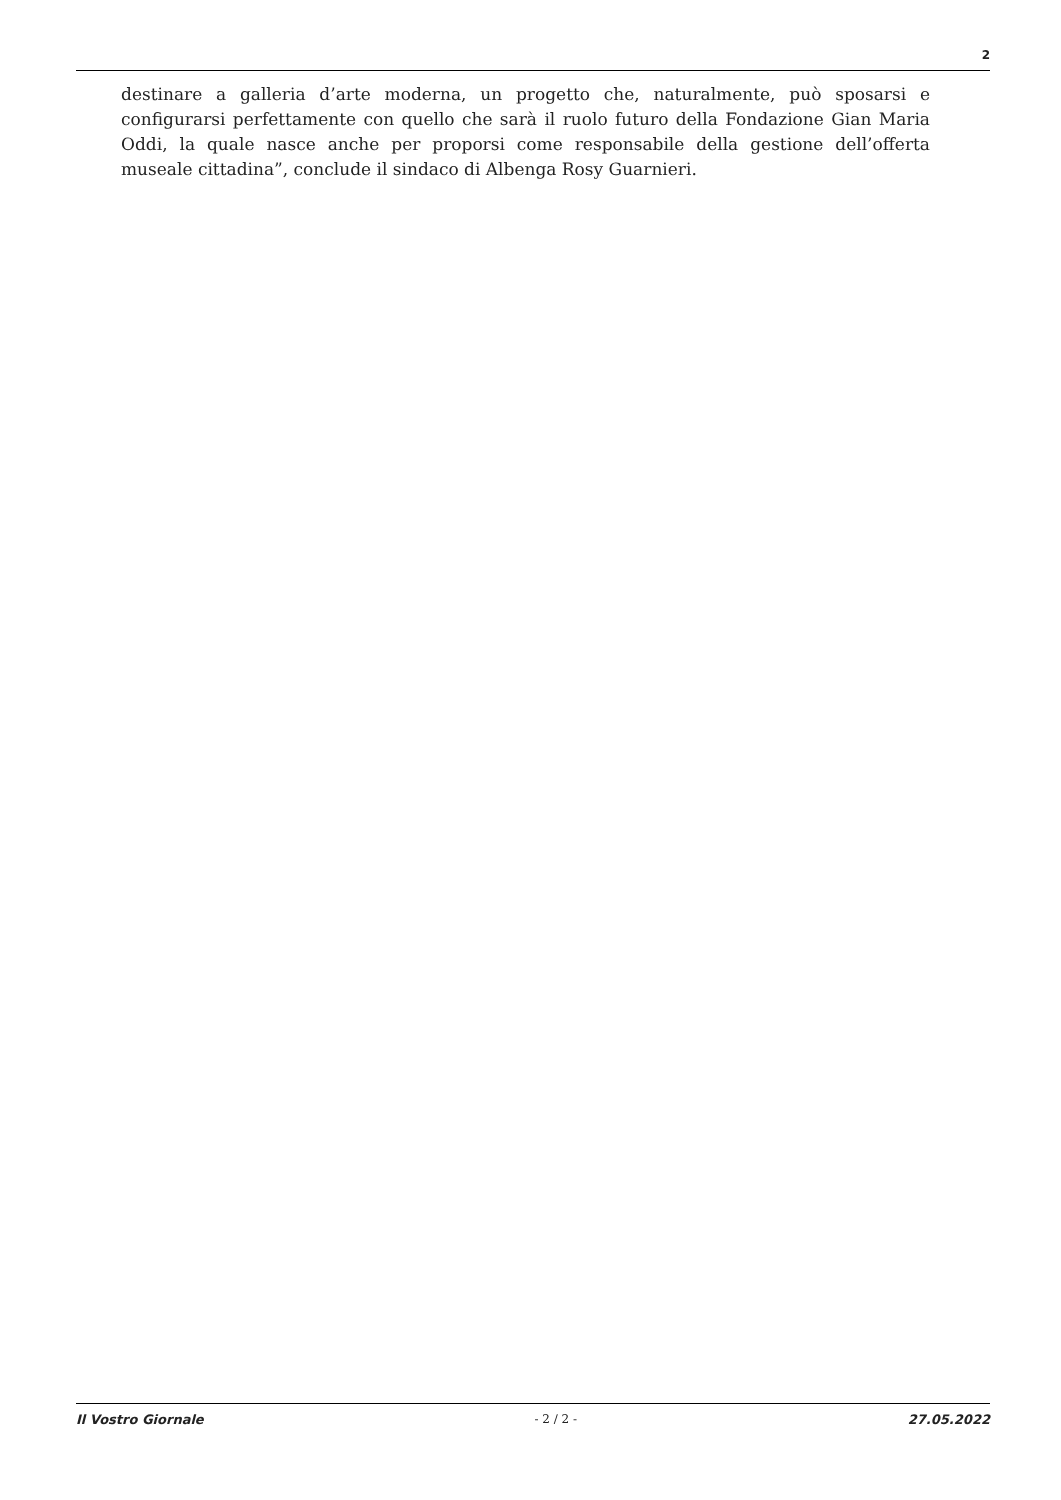2
destinare a galleria d’arte moderna, un progetto che, naturalmente, può sposarsi e configurarsi perfettamente con quello che sarà il ruolo futuro della Fondazione Gian Maria Oddi, la quale nasce anche per proporsi come responsabile della gestione dell’offerta museale cittadina”, conclude il sindaco di Albenga Rosy Guarnieri.
Il Vostro Giornale - 2 / 2 - 27.05.2022